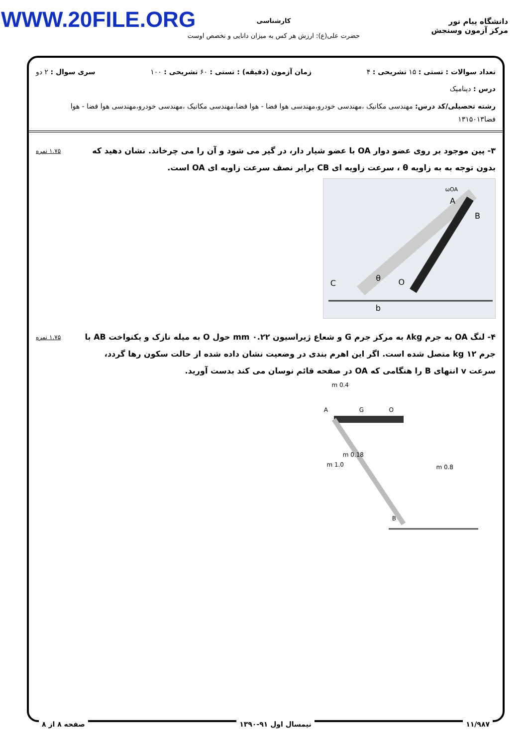WWW.20FILE.ORG
دانشگاه پیام نور
مرکز آزمون وسنجش
کارشناسی
حضرت علی(ع): ارزش هر کس به میزان دانایی و تخصص اوست
تعداد سوالات : تستی : ۱۵ تشریحی : ۴ زمان آزمون (دقیقه) : تستی : ۶۰ تشریحی : ۱۰۰ سری سوال : ۲ دو
درس : دینامیک
رشته تحصیلی/کد درس: مهندسی مکانیک ،مهندسی خودرو،مهندسی هوا فضا - هوا فضا،مهندسی مکانیک ،مهندسی خودرو،مهندسی هوا فضا - هوا فضا۱۳۱۵۰۱۳
۳- پین موجود بر روی عضو دوار OA با عضو شیار دار، در گیر می شود و آن را می چرخاند. نشان دهید که بدون توجه به به زاویه θ ، سرعت زاویه ای CB برابر نصف سرعت زاویه ای OA است.
ωOA
A
B
C
O
θ
b
۱.۷۵ نمره
۴- لنگ OA به جرم ۸kg به مرکز جرم G و شعاع ژیراسیون ۰.۲۲ mm حول O به میله نازک و یکنواخت AB با جرم ۱۲ kg متصل شده است. اگر این اهرم بندی در وضعیت نشان داده شده از حالت سکون رها گردد، سرعت v انتهای B را هنگامی که OA در صفحه قائم نوسان می کند بدست آورید.
0.4 m
A
G
O
0.18 m
1.0 m
0.8 m
B
۱.۷۵ نمره
۱۱/۹۸۷ نیمسال اول ۹۱-۱۳۹۰ صفحه ۸ از ۸